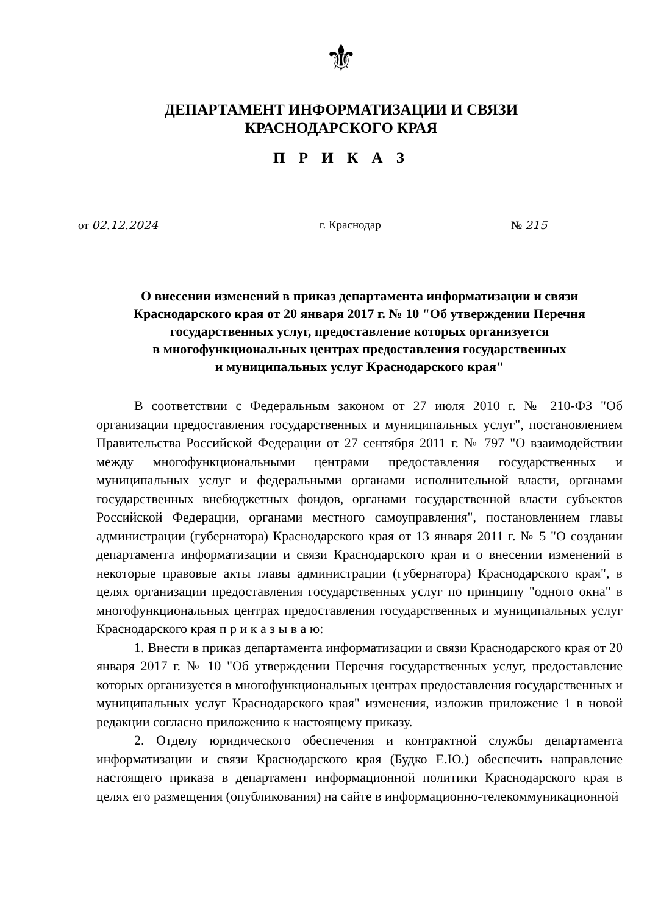⚜
ДЕПАРТАМЕНТ ИНФОРМАТИЗАЦИИ И СВЯЗИ
КРАСНОДАРСКОГО КРАЯ
П Р И К А З
от 02.12.2024 г. Краснодар № 215
О внесении изменений в приказ департамента информатизации и связи Краснодарского края от 20 января 2017 г. № 10 "Об утверждении Перечня государственных услуг, предоставление которых организуется
в многофункциональных центрах предоставления государственных
и муниципальных услуг Краснодарского края"
В соответствии с Федеральным законом от 27 июля 2010 г. № 210-ФЗ "Об организации предоставления государственных и муниципальных услуг", постановлением Правительства Российской Федерации от 27 сентября 2011 г. № 797 "О взаимодействии между многофункциональными центрами предоставления государственных и муниципальных услуг и федеральными органами исполнительной власти, органами государственных внебюджетных фондов, органами государственной власти субъектов Российской Федерации, органами местного самоуправления", постановлением главы администрации (губернатора) Краснодарского края от 13 января 2011 г. № 5 "О создании департамента информатизации и связи Краснодарского края и о внесении изменений в некоторые правовые акты главы администрации (губернатора) Краснодарского края", в целях организации предоставления государственных услуг по принципу "одного окна" в многофункциональных центрах предоставления государственных и муниципальных услуг Краснодарского края п р и к а з ы в а ю:
1. Внести в приказ департамента информатизации и связи Краснодарского края от 20 января 2017 г. № 10 "Об утверждении Перечня государственных услуг, предоставление которых организуется в многофункциональных центрах предоставления государственных и муниципальных услуг Краснодарского края" изменения, изложив приложение 1 в новой редакции согласно приложению к настоящему приказу.
2. Отделу юридического обеспечения и контрактной службы департамента информатизации и связи Краснодарского края (Будко Е.Ю.) обеспечить направление настоящего приказа в департамент информационной политики Краснодарского края в целях его размещения (опубликования) на сайте в информационно-телекоммуникационной